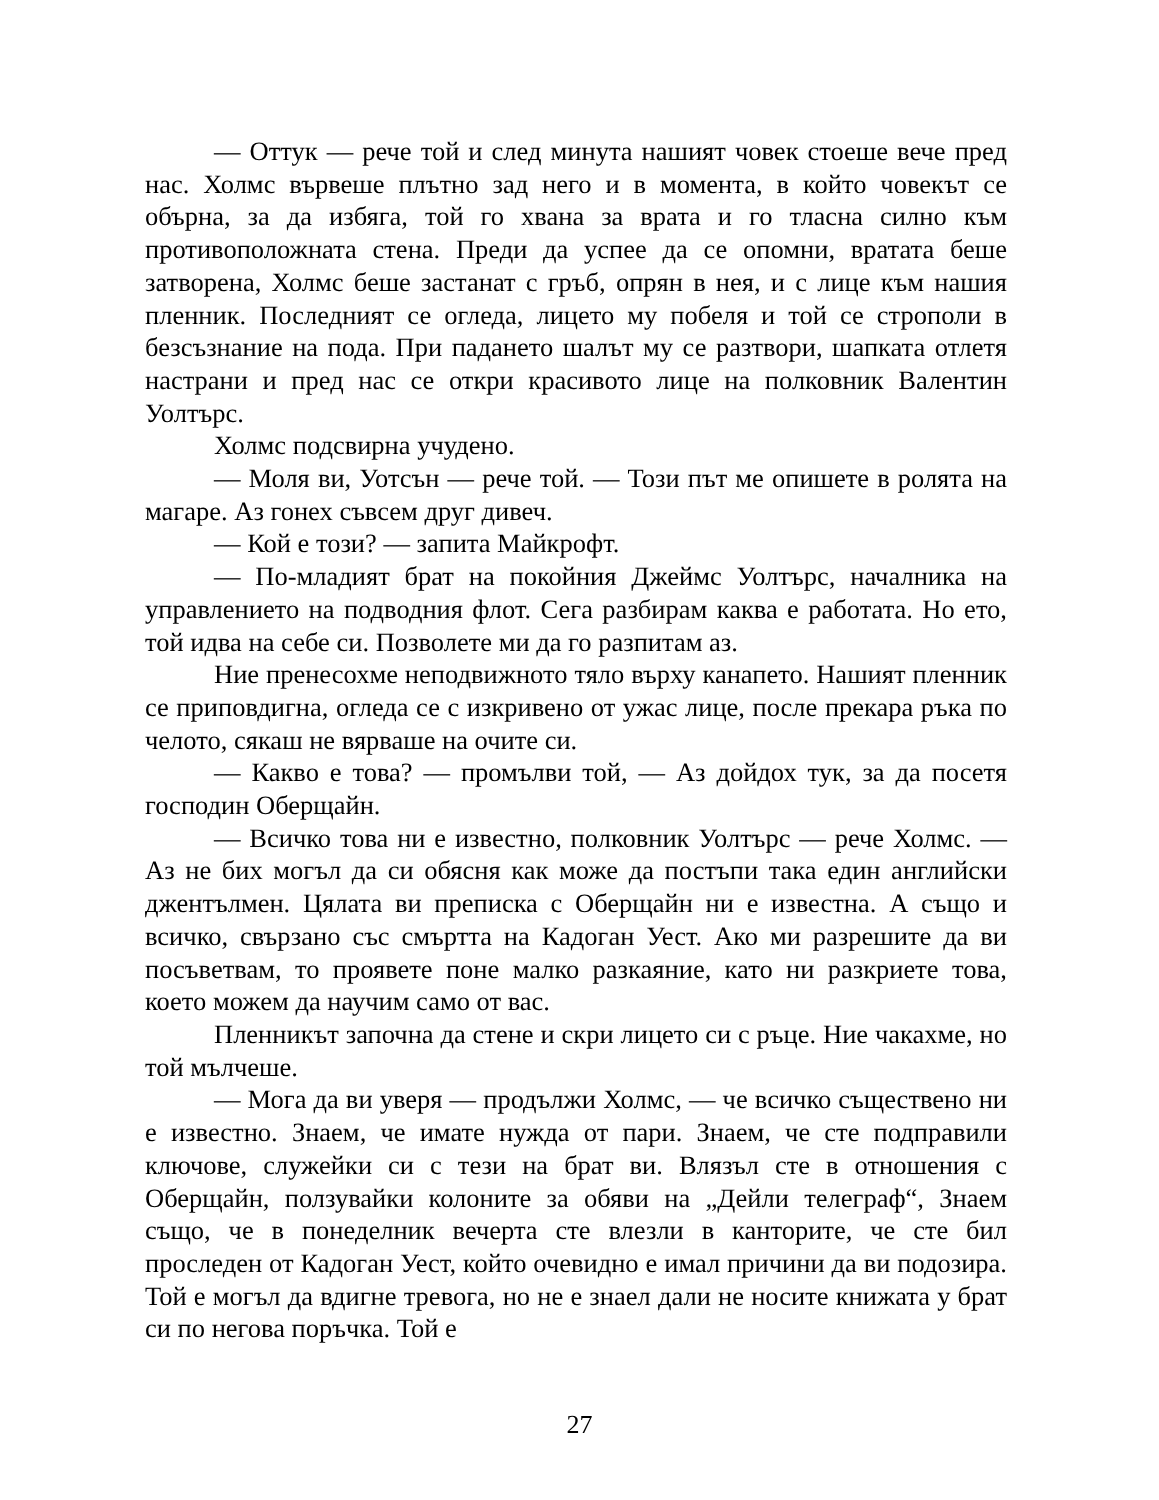— Оттук — рече той и след минута нашият човек стоеше вече пред нас. Холмс вървеше плътно зад него и в момента, в който човекът се обърна, за да избяга, той го хвана за врата и го тласна силно към противоположната стена. Преди да успее да се опомни, вратата беше затворена, Холмс беше застанат с гръб, опрян в нея, и с лице към нашия пленник. Последният се огледа, лицето му побеля и той се строполи в безсъзнание на пода. При падането шалът му се разтвори, шапката отлетя настрани и пред нас се откри красивото лице на полковник Валентин Уолтърс.
Холмс подсвирна учудено.
— Моля ви, Уотсън — рече той. — Този път ме опишете в ролята на магаре. Аз гонех съвсем друг дивеч.
— Кой е този? — запита Майкрофт.
— По-младият брат на покойния Джеймс Уолтърс, началника на управлението на подводния флот. Сега разбирам каква е работата. Но ето, той идва на себе си. Позволете ми да го разпитам аз.
Ние пренесохме неподвижното тяло върху канапето. Нашият пленник се приповдигна, огледа се с изкривено от ужас лице, после прекара ръка по челото, сякаш не вярваше на очите си.
— Какво е това? — промълви той, — Аз дойдох тук, за да посетя господин Оберщайн.
— Всичко това ни е известно, полковник Уолтърс — рече Холмс. — Аз не бих могъл да си обясня как може да постъпи така един английски джентълмен. Цялата ви преписка с Оберщайн ни е известна. А също и всичко, свързано със смъртта на Кадоган Уест. Ако ми разрешите да ви посъветвам, то проявете поне малко разкаяние, като ни разкриете това, което можем да научим само от вас.
Пленникът започна да стене и скри лицето си с ръце. Ние чакахме, но той мълчеше.
— Мога да ви уверя — продължи Холмс, — че всичко съществено ни е известно. Знаем, че имате нужда от пари. Знаем, че сте подправили ключове, служейки си с тези на брат ви. Влязъл сте в отношения с Оберщайн, ползувайки колоните за обяви на „Дейли телеграф“, Знаем също, че в понеделник вечерта сте влезли в канторите, че сте бил проследен от Кадоган Уест, който очевидно е имал причини да ви подозира. Той е могъл да вдигне тревога, но не е знаел дали не носите книжата у брат си по негова поръчка. Той е
27